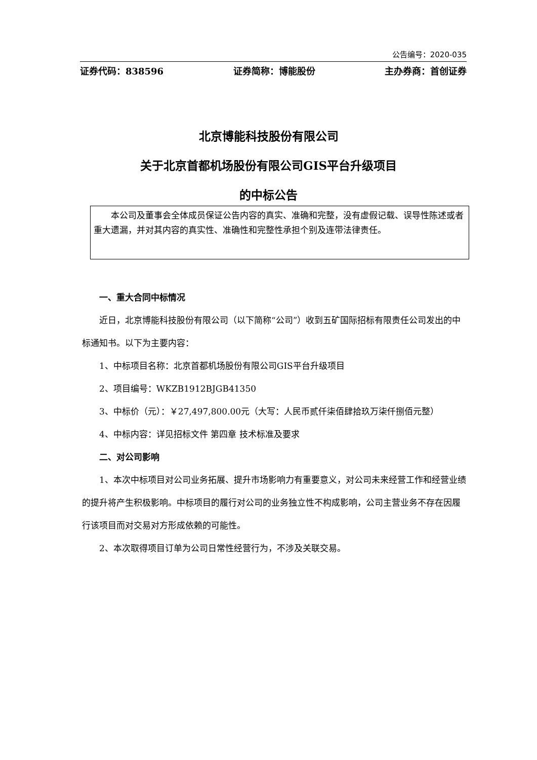公告编号：2020-035
证券代码：838596 证券简称：博能股份 主办券商：首创证券
北京博能科技股份有限公司
关于北京首都机场股份有限公司GIS平台升级项目
的中标公告
本公司及董事会全体成员保证公告内容的真实、准确和完整，没有虚假记载、误导性陈述或者重大遗漏，并对其内容的真实性、准确性和完整性承担个别及连带法律责任。
一、重大合同中标情况
近日，北京博能科技股份有限公司（以下简称“公司”）收到五矿国际招标有限责任公司发出的中标通知书。以下为主要内容：
1、中标项目名称：北京首都机场股份有限公司GIS平台升级项目
2、项目编号：WKZB1912BJGB41350
3、中标价（元）：￥27,497,800.00元（大写：人民币贰仟柒佰肆拾玖万柒仟捌佰元整）
4、中标内容：详见招标文件 第四章 技术标准及要求
二、对公司影响
1、本次中标项目对公司业务拓展、提升市场影响力有重要意义，对公司未来经营工作和经营业绩的提升将产生积极影响。中标项目的履行对公司的业务独立性不构成影响，公司主营业务不存在因履行该项目而对交易对方形成依赖的可能性。
2、本次取得项目订单为公司日常性经营行为，不涉及关联交易。